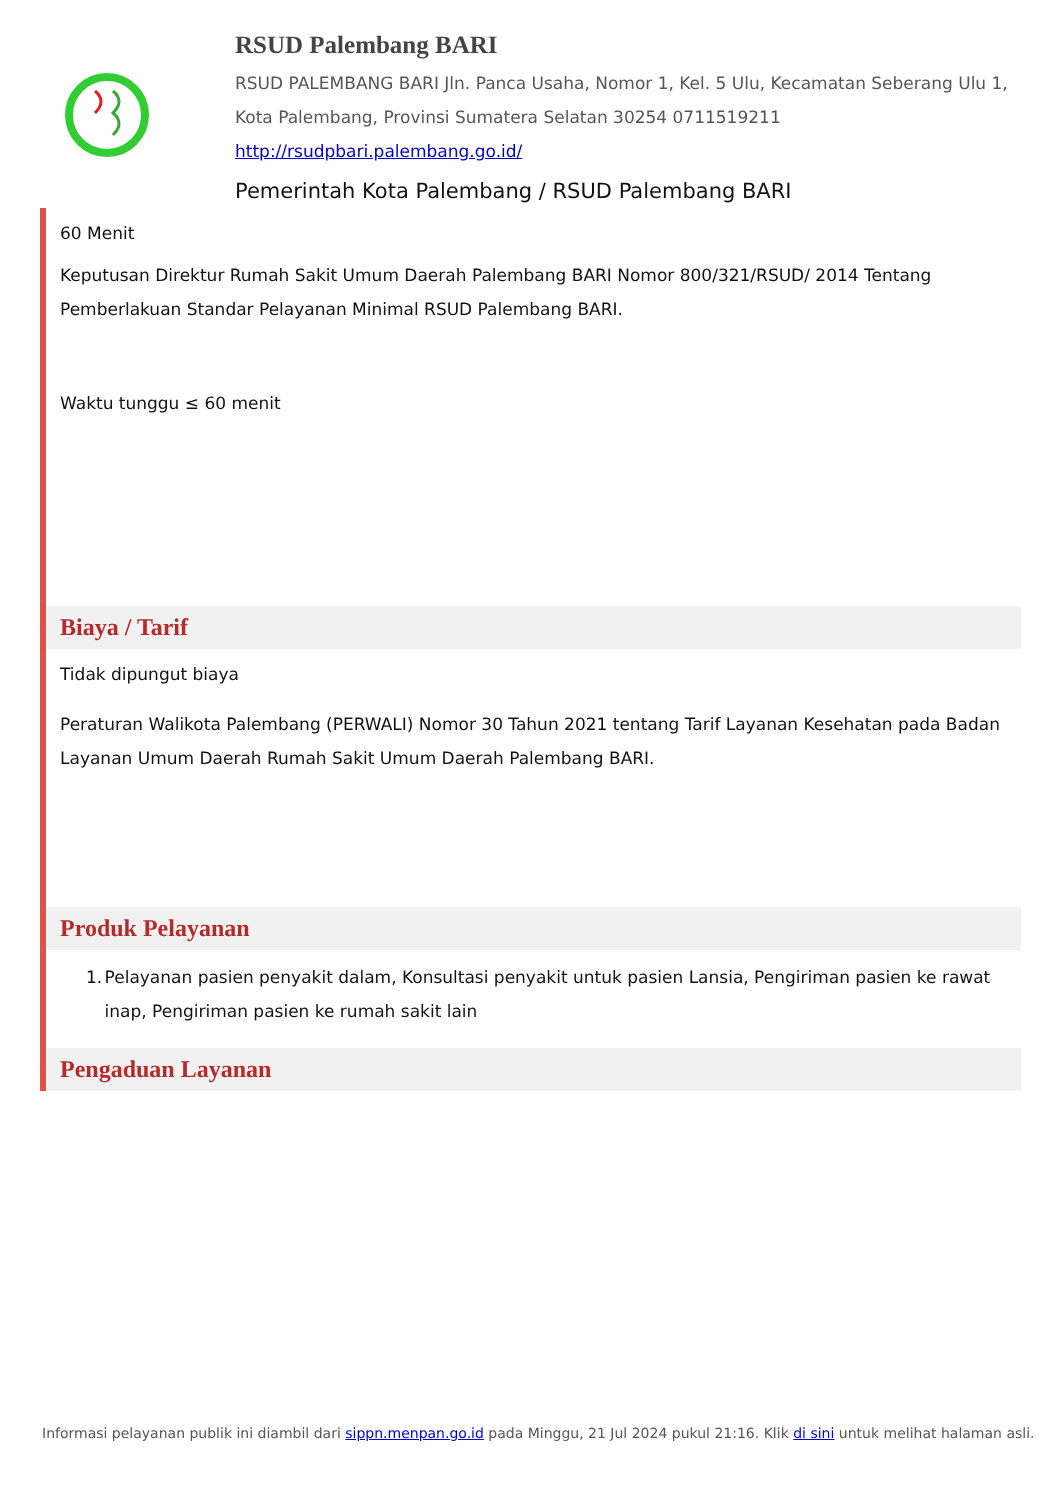RSUD Palembang BARI
RSUD PALEMBANG BARI Jln. Panca Usaha, Nomor 1, Kel. 5 Ulu, Kecamatan Seberang Ulu 1, Kota Palembang, Provinsi Sumatera Selatan 30254 0711519211
http://rsudpbari.palembang.go.id/
Pemerintah Kota Palembang / RSUD Palembang BARI
60 Menit
Keputusan Direktur Rumah Sakit Umum Daerah Palembang BARI Nomor 800/321/RSUD/ 2014 Tentang Pemberlakuan Standar Pelayanan Minimal RSUD Palembang BARI.
Waktu tunggu ≤ 60 menit
Biaya / Tarif
Tidak dipungut biaya
Peraturan Walikota Palembang (PERWALI) Nomor 30 Tahun 2021 tentang Tarif Layanan Kesehatan pada Badan Layanan Umum Daerah Rumah Sakit Umum Daerah Palembang BARI.
Produk Pelayanan
1. Pelayanan pasien penyakit dalam, Konsultasi penyakit untuk pasien Lansia, Pengiriman pasien ke rawat inap, Pengiriman pasien ke rumah sakit lain
Pengaduan Layanan
Informasi pelayanan publik ini diambil dari sippn.menpan.go.id pada Minggu, 21 Jul 2024 pukul 21:16. Klik di sini untuk melihat halaman asli.